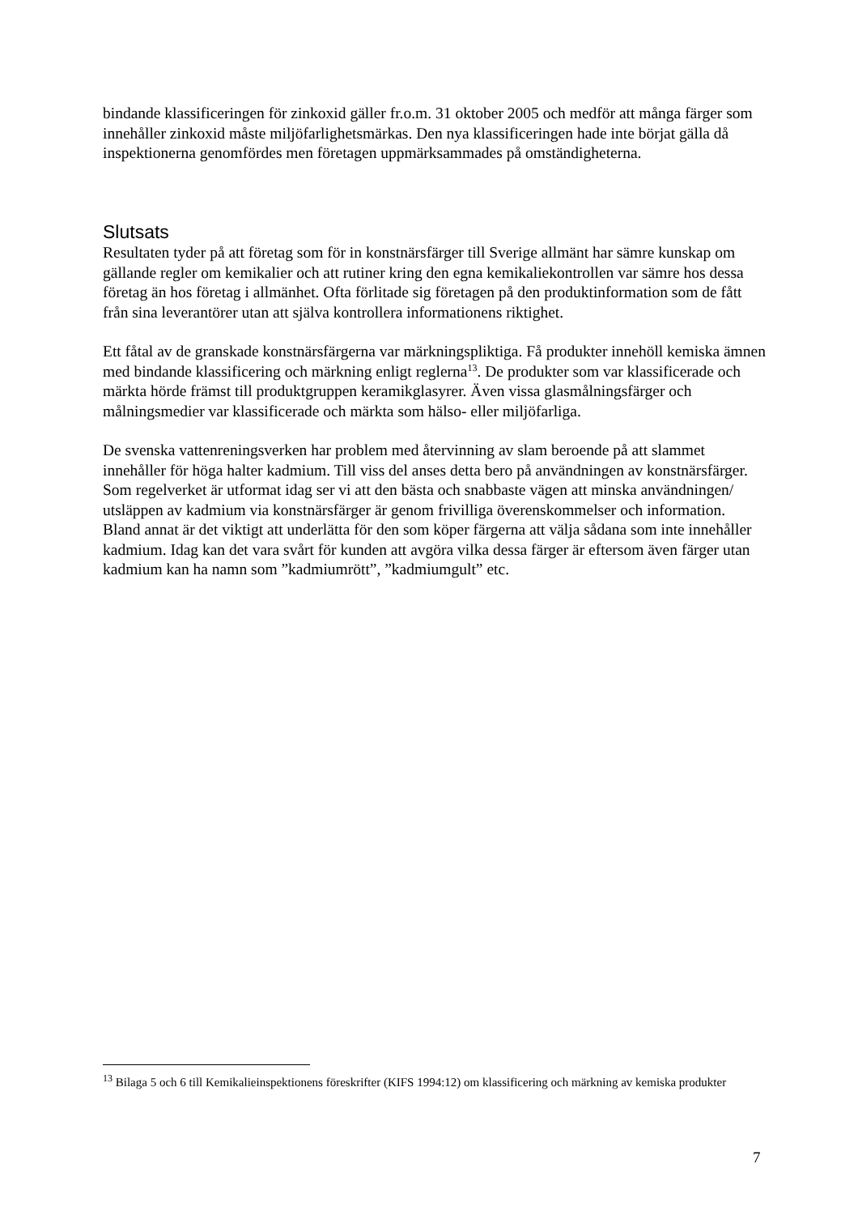bindande klassificeringen för zinkoxid gäller fr.o.m. 31 oktober 2005 och medför att många färger som innehåller zinkoxid måste miljöfarlighetsmärkas. Den nya klassificeringen hade inte börjat gälla då inspektionerna genomfördes men företagen uppmärksammades på omständigheterna.
Slutsats
Resultaten tyder på att företag som för in konstnärsfärger till Sverige allmänt har sämre kunskap om gällande regler om kemikalier och att rutiner kring den egna kemikaliekontrollen var sämre hos dessa företag än hos företag i allmänhet. Ofta förlitade sig företagen på den produktinformation som de fått från sina leverantörer utan att själva kontrollera informationens riktighet.
Ett fåtal av de granskade konstnärsfärgerna var märkningspliktiga. Få produkter innehöll kemiska ämnen med bindande klassificering och märkning enligt reglerna<sup>13</sup>. De produkter som var klassificerade och märkta hörde främst till produktgruppen keramikglasyrer. Även vissa glasmålningsfärger och målningsmedier var klassificerade och märkta som hälso- eller miljöfarliga.
De svenska vattenreningsverken har problem med återvinning av slam beroende på att slammet innehåller för höga halter kadmium. Till viss del anses detta bero på användningen av konstnärsfärger. Som regelverket är utformat idag ser vi att den bästa och snabbaste vägen att minska användningen/ utsläppen av kadmium via konstnärsfärger är genom frivilliga överenskommelser och information. Bland annat är det viktigt att underlätta för den som köper färgerna att välja sådana som inte innehåller kadmium. Idag kan det vara svårt för kunden att avgöra vilka dessa färger är eftersom även färger utan kadmium kan ha namn som ”kadmiumrött”, ”kadmiumgult” etc.
<sup>13</sup> Bilaga 5 och 6 till Kemikalieinspektionens föreskrifter (KIFS 1994:12) om klassificering och märkning av kemiska produkter
7